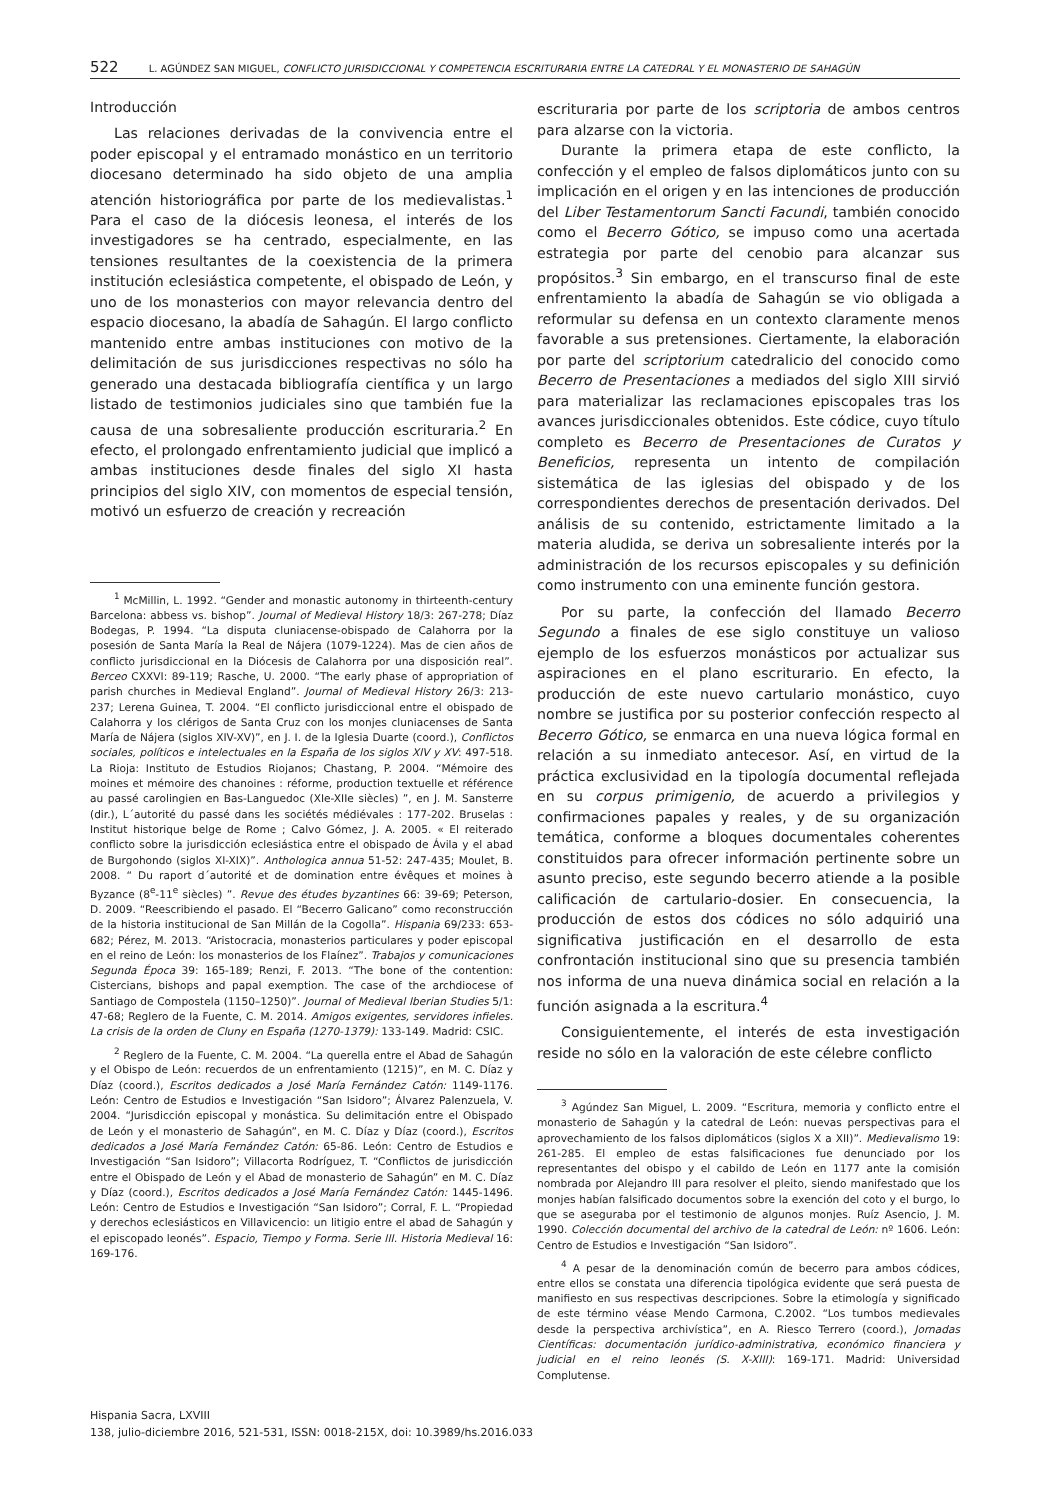522 L. AGÚNDEZ SAN MIGUEL, CONFLICTO JURISDICCIONAL Y COMPETENCIA ESCRITURARIA ENTRE LA CATEDRAL Y EL MONASTERIO DE SAHAGÚN
Introducción
Las relaciones derivadas de la convivencia entre el poder episcopal y el entramado monástico en un territorio diocesano determinado ha sido objeto de una amplia atención historiográfica por parte de los medievalistas.<sup>1</sup> Para el caso de la diócesis leonesa, el interés de los investigadores se ha centrado, especialmente, en las tensiones resultantes de la coexistencia de la primera institución eclesiástica competente, el obispado de León, y uno de los monasterios con mayor relevancia dentro del espacio diocesano, la abadía de Sahagún. El largo conflicto mantenido entre ambas instituciones con motivo de la delimitación de sus jurisdicciones respectivas no sólo ha generado una destacada bibliografía científica y un largo listado de testimonios judiciales sino que también fue la causa de una sobresaliente producción escrituraria.<sup>2</sup> En efecto, el prolongado enfrentamiento judicial que implicó a ambas instituciones desde finales del siglo XI hasta principios del siglo XIV, con momentos de especial tensión, motivó un esfuerzo de creación y recreación
<sup>1</sup> McMillin, L. 1992. “Gender and monastic autonomy in thirteenth-century Barcelona: abbess vs. bishop”. Journal of Medieval History 18/3: 267-278; Díaz Bodegas, P. 1994. “La disputa cluniacense-obispado de Calahorra por la posesión de Santa María la Real de Nájera (1079-1224). Mas de cien años de conflicto jurisdiccional en la Diócesis de Calahorra por una disposición real”. Berceo CXXVI: 89-119; Rasche, U. 2000. “The early phase of appropriation of parish churches in Medieval England”. Journal of Medieval History 26/3: 213-237; Lerena Guinea, T. 2004. “El conflicto jurisdiccional entre el obispado de Calahorra y los clérigos de Santa Cruz con los monjes cluniacenses de Santa María de Nájera (siglos XIV-XV)”, en J. I. de la Iglesia Duarte (coord.), Conflictos sociales, políticos e intelectuales en la España de los siglos XIV y XV: 497-518. La Rioja: Instituto de Estudios Riojanos; Chastang, P. 2004. “Mémoire des moines et mémoire des chanoines : réforme, production textuelle et référence au passé carolingien en Bas-Languedoc (XIe-XIIe siècles) ”, en J. M. Sansterre (dir.), L´autorité du passé dans les sociétés médiévales : 177-202. Bruselas : Institut historique belge de Rome ; Calvo Gómez, J. A. 2005. « El reiterado conflicto sobre la jurisdicción eclesiástica entre el obispado de Ávila y el abad de Burgohondo (siglos XI-XIX)”. Anthologica annua 51-52: 247-435; Moulet, B. 2008. “ Du raport d´autorité et de domination entre évêques et moines à Byzance (8<sup>e</sup>-11<sup>e</sup> siècles) ”. Revue des études byzantines 66: 39-69; Peterson, D. 2009. “Reescribiendo el pasado. El “Becerro Galicano” como reconstrucción de la historia institucional de San Millán de la Cogolla”. Hispania 69/233: 653-682; Pérez, M. 2013. “Aristocracia, monasterios particulares y poder episcopal en el reino de León: los monasterios de los Flaínez”. Trabajos y comunicaciones Segunda Época 39: 165-189; Renzi, F. 2013. “The bone of the contention: Cistercians, bishops and papal exemption. The case of the archdiocese of Santiago de Compostela (1150–1250)”. Journal of Medieval Iberian Studies 5/1: 47-68; Reglero de la Fuente, C. M. 2014. Amigos exigentes, servidores infieles. La crisis de la orden de Cluny en España (1270-1379): 133-149. Madrid: CSIC.
<sup>2</sup> Reglero de la Fuente, C. M. 2004. “La querella entre el Abad de Sahagún y el Obispo de León: recuerdos de un enfrentamiento (1215)”, en M. C. Díaz y Díaz (coord.), Escritos dedicados a José María Fernández Catón: 1149-1176. León: Centro de Estudios e Investigación “San Isidoro”; Álvarez Palenzuela, V. 2004. “Jurisdicción episcopal y monástica. Su delimitación entre el Obispado de León y el monasterio de Sahagún”, en M. C. Díaz y Díaz (coord.), Escritos dedicados a José María Fernández Catón: 65-86. León: Centro de Estudios e Investigación “San Isidoro”; Villacorta Rodríguez, T. “Conflictos de jurisdicción entre el Obispado de León y el Abad de monasterio de Sahagún” en M. C. Díaz y Díaz (coord.), Escritos dedicados a José María Fernández Catón: 1445-1496. León: Centro de Estudios e Investigación “San Isidoro”; Corral, F. L. “Propiedad y derechos eclesiásticos en Villavicencio: un litigio entre el abad de Sahagún y el episcopado leonés”. Espacio, Tiempo y Forma. Serie III. Historia Medieval 16: 169-176.
escrituraria por parte de los scriptoria de ambos centros para alzarse con la victoria.
Durante la primera etapa de este conflicto, la confección y el empleo de falsos diplomáticos junto con su implicación en el origen y en las intenciones de producción del Liber Testamentorum Sancti Facundi, también conocido como el Becerro Gótico, se impuso como una acertada estrategia por parte del cenobio para alcanzar sus propósitos.<sup>3</sup> Sin embargo, en el transcurso final de este enfrentamiento la abadía de Sahagún se vio obligada a reformular su defensa en un contexto claramente menos favorable a sus pretensiones. Ciertamente, la elaboración por parte del scriptorium catedralicio del conocido como Becerro de Presentaciones a mediados del siglo XIII sirvió para materializar las reclamaciones episcopales tras los avances jurisdiccionales obtenidos. Este códice, cuyo título completo es Becerro de Presentaciones de Curatos y Beneficios, representa un intento de compilación sistemática de las iglesias del obispado y de los correspondientes derechos de presentación derivados. Del análisis de su contenido, estrictamente limitado a la materia aludida, se deriva un sobresaliente interés por la administración de los recursos episcopales y su definición como instrumento con una eminente función gestora.
Por su parte, la confección del llamado Becerro Segundo a finales de ese siglo constituye un valioso ejemplo de los esfuerzos monásticos por actualizar sus aspiraciones en el plano escriturario. En efecto, la producción de este nuevo cartulario monástico, cuyo nombre se justifica por su posterior confección respecto al Becerro Gótico, se enmarca en una nueva lógica formal en relación a su inmediato antecesor. Así, en virtud de la práctica exclusividad en la tipología documental reflejada en su corpus primigenio, de acuerdo a privilegios y confirmaciones papales y reales, y de su organización temática, conforme a bloques documentales coherentes constituidos para ofrecer información pertinente sobre un asunto preciso, este segundo becerro atiende a la posible calificación de cartulario-dosier. En consecuencia, la producción de estos dos códices no sólo adquirió una significativa justificación en el desarrollo de esta confrontación institucional sino que su presencia también nos informa de una nueva dinámica social en relación a la función asignada a la escritura.<sup>4</sup>
Consiguientemente, el interés de esta investigación reside no sólo en la valoración de este célebre conflicto
<sup>3</sup> Agúndez San Miguel, L. 2009. “Escritura, memoria y conflicto entre el monasterio de Sahagún y la catedral de León: nuevas perspectivas para el aprovechamiento de los falsos diplomáticos (siglos X a XII)”. Medievalismo 19: 261-285. El empleo de estas falsificaciones fue denunciado por los representantes del obispo y el cabildo de León en 1177 ante la comisión nombrada por Alejandro III para resolver el pleito, siendo manifestado que los monjes habían falsificado documentos sobre la exención del coto y el burgo, lo que se aseguraba por el testimonio de algunos monjes. Ruíz Asencio, J. M. 1990. Colección documental del archivo de la catedral de León: nº 1606. León: Centro de Estudios e Investigación “San Isidoro”.
<sup>4</sup> A pesar de la denominación común de becerro para ambos códices, entre ellos se constata una diferencia tipológica evidente que será puesta de manifiesto en sus respectivas descripciones. Sobre la etimología y significado de este término véase Mendo Carmona, C.2002. “Los tumbos medievales desde la perspectiva archivística”, en A. Riesco Terrero (coord.), Jornadas Científicas: documentación jurídico-administrativa, económico financiera y judicial en el reino leonés (S. X-XIII): 169-171. Madrid: Universidad Complutense.
Hispania Sacra, LXVIII
138, julio-diciembre 2016, 521-531, ISSN: 0018-215X, doi: 10.3989/hs.2016.033